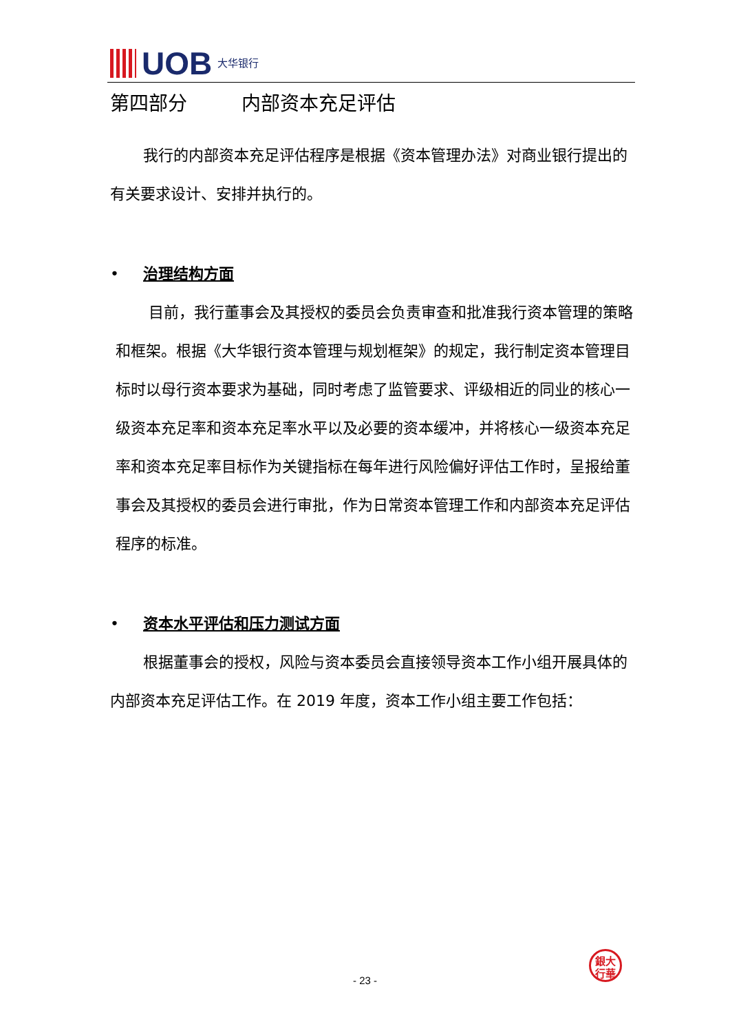UOB
大华银行
第四部分 内部资本充足评估
我行的内部资本充足评估程序是根据《资本管理办法》对商业银行提出的有关要求设计、安排并执行的。
• 治理结构方面
目前，我行董事会及其授权的委员会负责审查和批准我行资本管理的策略和框架。根据《大华银行资本管理与规划框架》的规定，我行制定资本管理目标时以母行资本要求为基础，同时考虑了监管要求、评级相近的同业的核心一级资本充足率和资本充足率水平以及必要的资本缓冲，并将核心一级资本充足率和资本充足率目标作为关键指标在每年进行风险偏好评估工作时，呈报给董事会及其授权的委员会进行审批，作为日常资本管理工作和内部资本充足评估程序的标准。
• 资本水平评估和压力测试方面
根据董事会的授权，风险与资本委员会直接领导资本工作小组开展具体的内部资本充足评估工作。在 2019 年度，资本工作小组主要工作包括：
銀大
行華
- 23 -